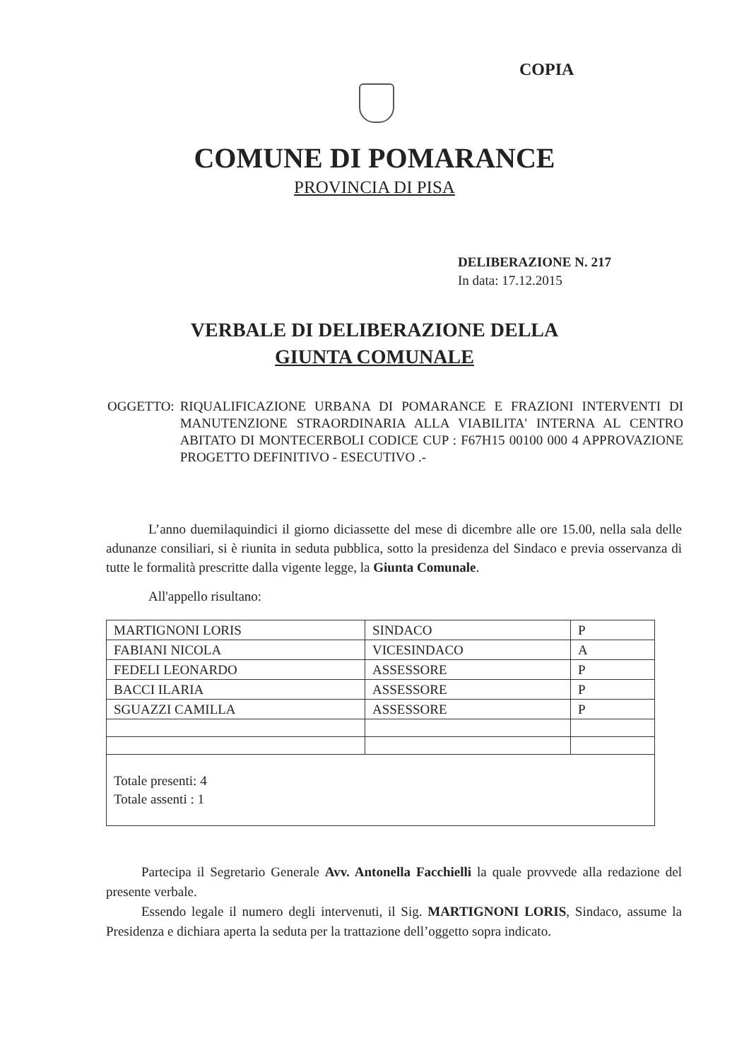COPIA
COMUNE DI POMARANCE
PROVINCIA DI PISA
DELIBERAZIONE N. 217
In data: 17.12.2015
VERBALE DI DELIBERAZIONE DELLA
GIUNTA COMUNALE
OGGETTO: RIQUALIFICAZIONE URBANA DI POMARANCE E FRAZIONI INTERVENTI DI MANUTENZIONE STRAORDINARIA ALLA VIABILITA' INTERNA AL CENTRO ABITATO DI MONTECERBOLI CODICE CUP : F67H15 00100 000 4 APPROVAZIONE PROGETTO DEFINITIVO - ESECUTIVO .-
L’anno duemilaquindici il giorno diciassette del mese di dicembre alle ore 15.00, nella sala delle adunanze consiliari, si è riunita in seduta pubblica, sotto la presidenza del Sindaco e previa osservanza di tutte le formalità prescritte dalla vigente legge, la Giunta Comunale.
All'appello risultano:
| MARTIGNONI LORIS | SINDACO | P |
| FABIANI NICOLA | VICESINDACO | A |
| FEDELI LEONARDO | ASSESSORE | P |
| BACCI ILARIA | ASSESSORE | P |
| SGUAZZI CAMILLA | ASSESSORE | P |
| Totale presenti: 4 Totale assenti : 1 | | |
Partecipa il Segretario Generale Avv. Antonella Facchielli la quale provvede alla redazione del presente verbale.
Essendo legale il numero degli intervenuti, il Sig. MARTIGNONI LORIS, Sindaco, assume la Presidenza e dichiara aperta la seduta per la trattazione dell’oggetto sopra indicato.